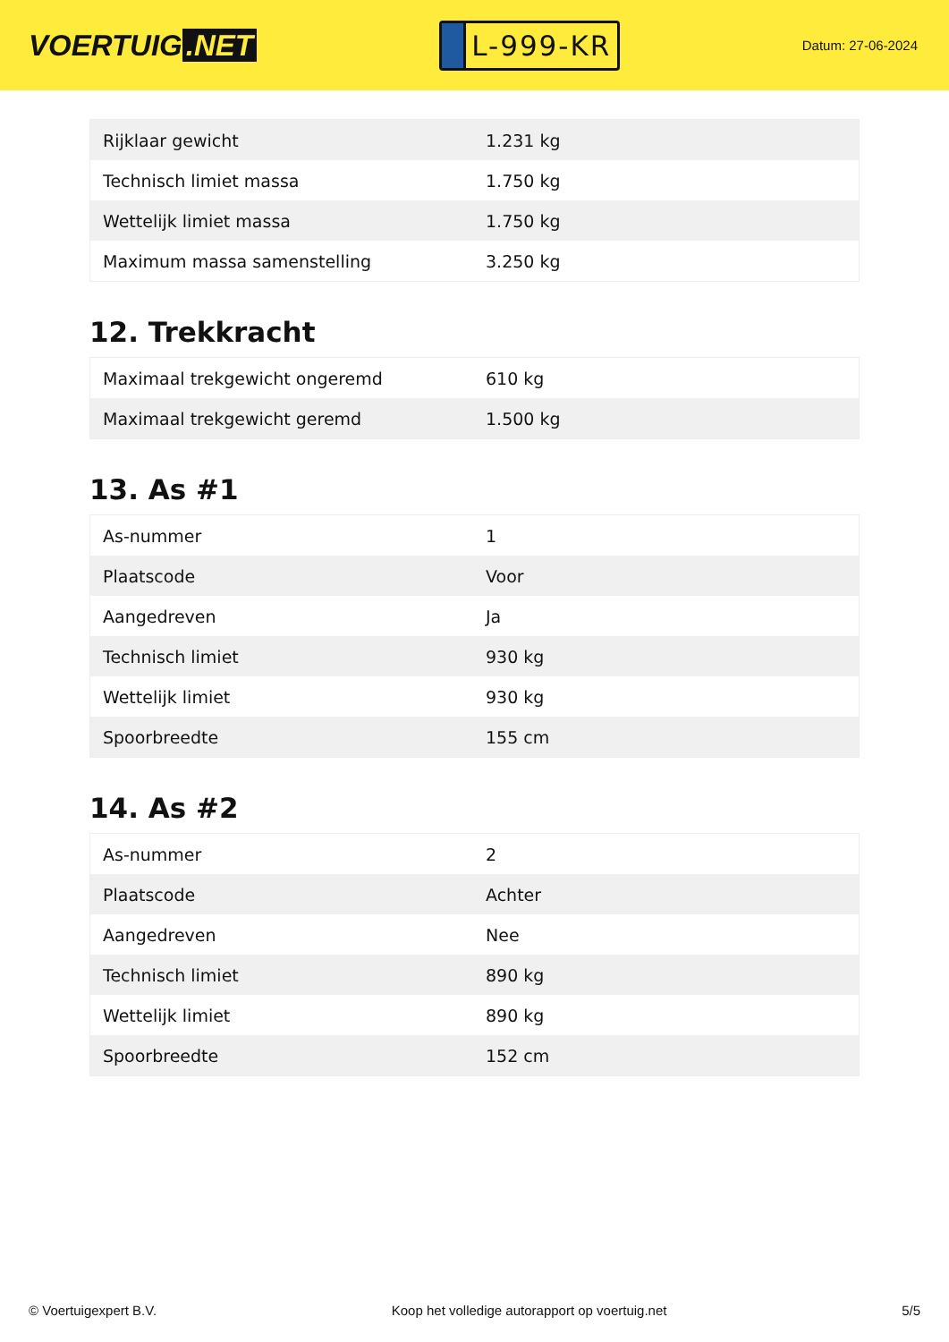VOERTUIG.NET
L-999-KR
Datum: 27-06-2024
| Rijklaar gewicht | 1.231 kg |
| Technisch limiet massa | 1.750 kg |
| Wettelijk limiet massa | 1.750 kg |
| Maximum massa samenstelling | 3.250 kg |
12. Trekkracht
| Maximaal trekgewicht ongeremd | 610 kg |
| Maximaal trekgewicht geremd | 1.500 kg |
13. As #1
| As-nummer | 1 |
| Plaatscode | Voor |
| Aangedreven | Ja |
| Technisch limiet | 930 kg |
| Wettelijk limiet | 930 kg |
| Spoorbreedte | 155 cm |
14. As #2
| As-nummer | 2 |
| Plaatscode | Achter |
| Aangedreven | Nee |
| Technisch limiet | 890 kg |
| Wettelijk limiet | 890 kg |
| Spoorbreedte | 152 cm |
© Voertuigexpert B.V. Koop het volledige autorapport op voertuig.net 5/5